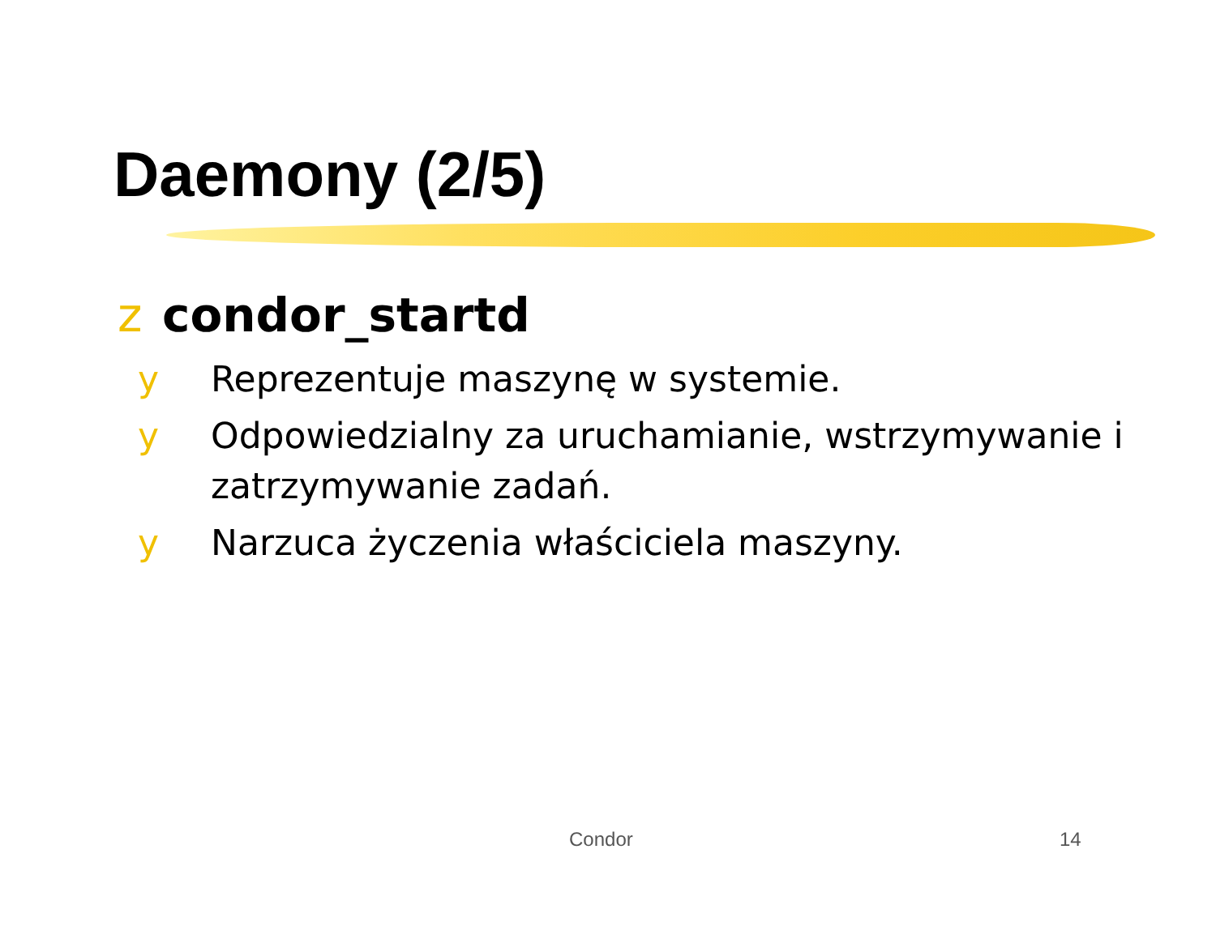Daemony (2/5)
z condor_startd
y Reprezentuje maszynę w systemie.
y Odpowiedzialny za uruchamianie, wstrzymywanie i zatrzymywanie zadań.
y Narzuca życzenia właściciela maszyny.
Condor 14